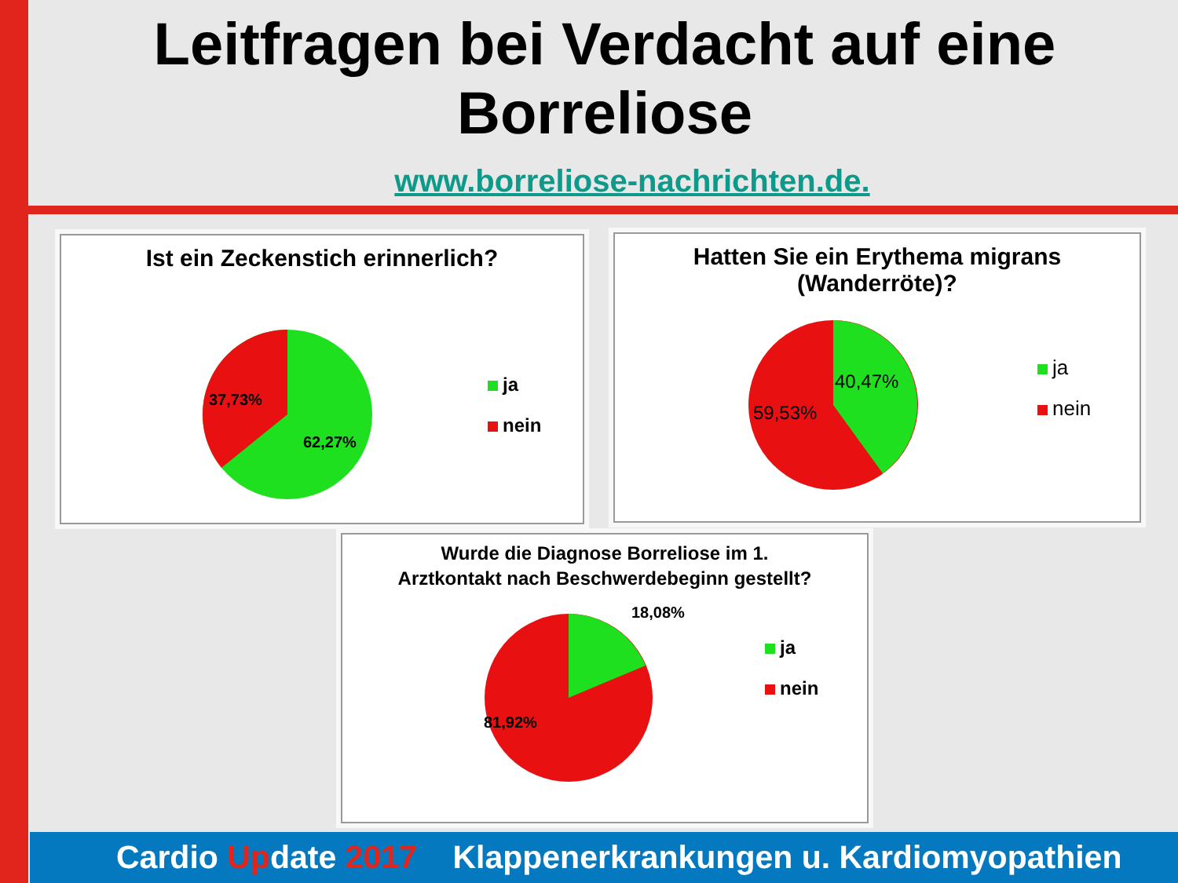Leitfragen bei Verdacht auf eine
Borreliose
www.borreliose-nachrichten.de.
Ist ein Zeckenstich erinnerlich?
37,73%
62,27%
ja
nein
Hatten Sie ein Erythema migrans
(Wanderröte)?
40,47%
59,53%
ja
nein
Wurde die Diagnose Borreliose im 1.
Arztkontakt nach Beschwerdebeginn gestellt?
18,08%
81,92%
ja
nein
Cardio Update 2017 Klappenerkrankungen u. Kardiomyopathien